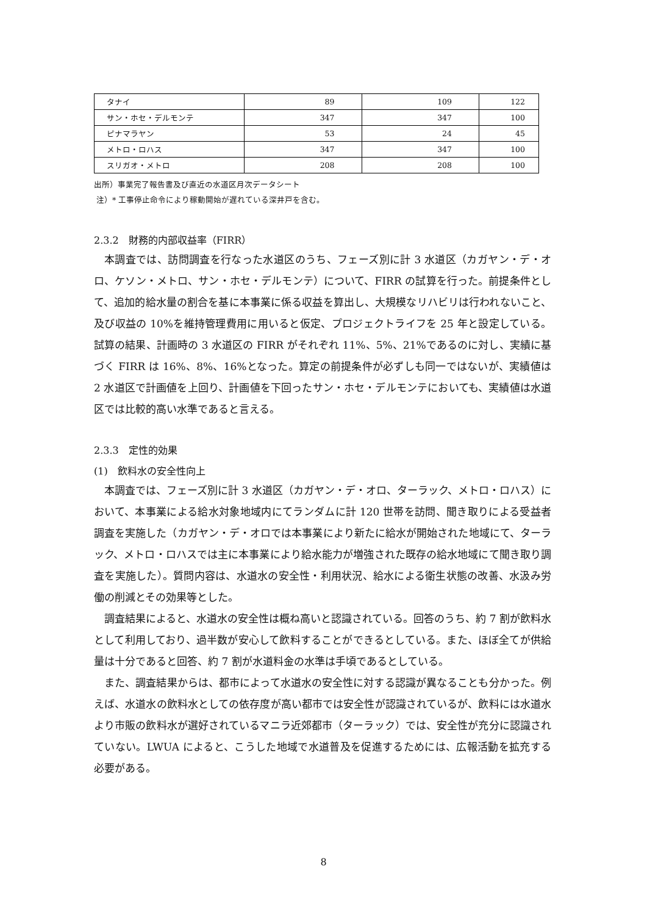| タナイ | 89 | 109 | 122 |
| サン・ホセ・デルモンテ | 347 | 347 | 100 |
| ピナマラヤン | 53 | 24 | 45 |
| メトロ・ロハス | 347 | 347 | 100 |
| スリガオ・メトロ | 208 | 208 | 100 |
出所）事業完了報告書及び直近の水道区月次データシート
注）* 工事停止命令により稼動開始が遅れている深井戸を含む。
2.3.2　財務的内部収益率（FIRR）
本調査では、訪問調査を行なった水道区のうち、フェーズ別に計 3 水道区（カガヤン・デ・オロ、ケソン・メトロ、サン・ホセ・デルモンテ）について、FIRR の試算を行った。前提条件として、追加的給水量の割合を基に本事業に係る収益を算出し、大規模なリハビリは行われないこと、及び収益の 10%を維持管理費用に用いると仮定、プロジェクトライフを 25 年と設定している。試算の結果、計画時の 3 水道区の FIRR がそれぞれ 11%、5%、21%であるのに対し、実績に基づく FIRR は 16%、8%、16%となった。算定の前提条件が必ずしも同一ではないが、実績値は 2 水道区で計画値を上回り、計画値を下回ったサン・ホセ・デルモンテにおいても、実績値は水道区では比較的高い水準であると言える。
2.3.3　定性的効果
(1)　飲料水の安全性向上
本調査では、フェーズ別に計 3 水道区（カガヤン・デ・オロ、ターラック、メトロ・ロハス）において、本事業による給水対象地域内にてランダムに計 120 世帯を訪問、聞き取りによる受益者調査を実施した（カガヤン・デ・オロでは本事業により新たに給水が開始された地域にて、ターラック、メトロ・ロハスでは主に本事業により給水能力が増強された既存の給水地域にて聞き取り調査を実施した）。質問内容は、水道水の安全性・利用状況、給水による衛生状態の改善、水汲み労働の削減とその効果等とした。
調査結果によると、水道水の安全性は概ね高いと認識されている。回答のうち、約 7 割が飲料水として利用しており、過半数が安心して飲料することができるとしている。また、ほぼ全てが供給量は十分であると回答、約 7 割が水道料金の水準は手頃であるとしている。
また、調査結果からは、都市によって水道水の安全性に対する認識が異なることも分かった。例えば、水道水の飲料水としての依存度が高い都市では安全性が認識されているが、飲料には水道水より市販の飲料水が選好されているマニラ近郊都市（ターラック）では、安全性が充分に認識されていない。LWUA によると、こうした地域で水道普及を促進するためには、広報活動を拡充する必要がある。
8